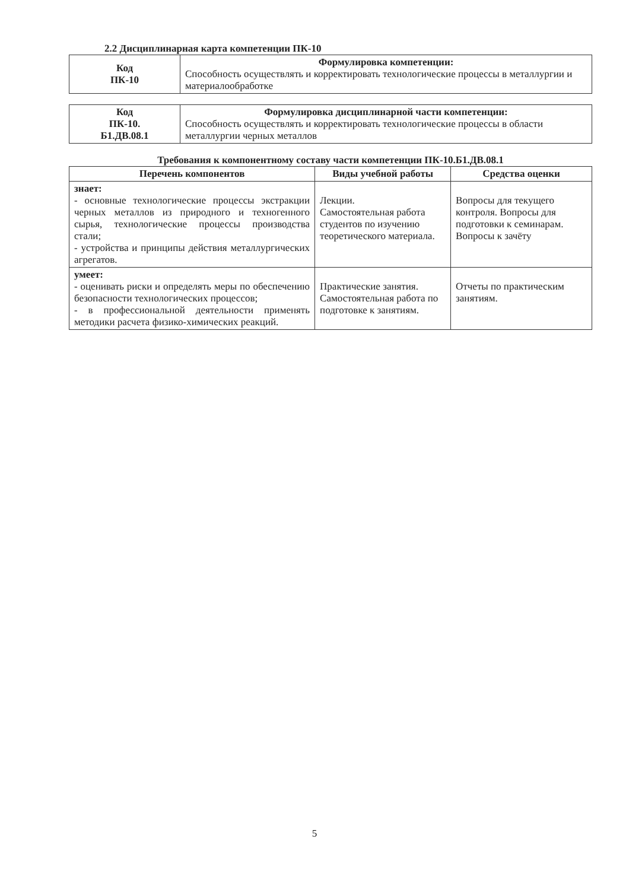2.2 Дисциплинарная карта компетенции ПК-10
| Код ПК-10 | Формулировка компетенции: Способность осуществлять и корректировать технологические процессы в металлургии и материалообработке |
| Код ПК-10. Б1.ДВ.08.1 | Формулировка дисциплинарной части компетенции: Способность осуществлять и корректировать технологические процессы в области металлургии черных металлов |
Требования к компонентному составу части компетенции ПК-10.Б1.ДВ.08.1
| Перечень компонентов | Виды учебной работы | Средства оценки |
| --- | --- | --- |
| знает: - основные технологические процессы экстракции черных металлов из природного и техногенного сырья, технологические процессы производства стали; - устройства и принципы действия металлургических агрегатов. | Лекции. Самостоятельная работа студентов по изучению теоретического материала. | Вопросы для текущего контроля. Вопросы для подготовки к семинарам. Вопросы к зачёту |
| умеет: - оценивать риски и определять меры по обеспечению безопасности технологических процессов; - в профессиональной деятельности применять методики расчета физико-химических реакций. | Практические занятия. Самостоятельная работа по подготовке к занятиям. | Отчеты по практическим занятиям. |
5